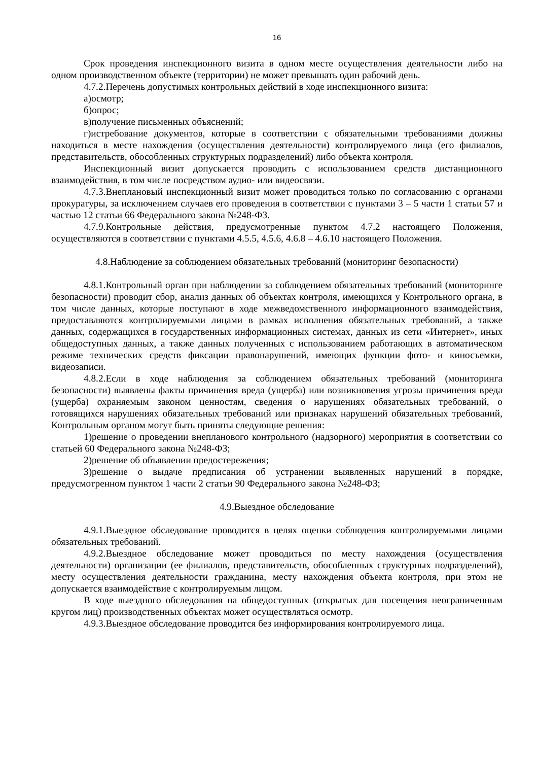16
Срок проведения инспекционного визита в одном месте осуществления деятельности либо на одном производственном объекте (территории) не может превышать один рабочий день.
4.7.2.Перечень допустимых контрольных действий в ходе инспекционного визита:
а)осмотр;
б)опрос;
в)получение письменных объяснений;
г)истребование документов, которые в соответствии с обязательными требованиями должны находиться в месте нахождения (осуществления деятельности) контролируемого лица (его филиалов, представительств, обособленных структурных подразделений) либо объекта контроля.
Инспекционный визит допускается проводить с использованием средств дистанционного взаимодействия, в том числе посредством аудио- или видеосвязи.
4.7.3.Внеплановый инспекционный визит может проводиться только по согласованию с органами прокуратуры, за исключением случаев его проведения в соответствии с пунктами 3 – 5 части 1 статьи 57 и частью 12 статьи 66 Федерального закона №248-ФЗ.
4.7.9.Контрольные действия, предусмотренные пунктом 4.7.2 настоящего Положения, осуществляются в соответствии с пунктами 4.5.5, 4.5.6, 4.6.8 – 4.6.10 настоящего Положения.
4.8.Наблюдение за соблюдением обязательных требований (мониторинг безопасности)
4.8.1.Контрольный орган при наблюдении за соблюдением обязательных требований (мониторинге безопасности) проводит сбор, анализ данных об объектах контроля, имеющихся у Контрольного органа, в том числе данных, которые поступают в ходе межведомственного информационного взаимодействия, предоставляются контролируемыми лицами в рамках исполнения обязательных требований, а также данных, содержащихся в государственных информационных системах, данных из сети «Интернет», иных общедоступных данных, а также данных полученных с использованием работающих в автоматическом режиме технических средств фиксации правонарушений, имеющих функции фото- и киносъемки, видеозаписи.
4.8.2.Если в ходе наблюдения за соблюдением обязательных требований (мониторинга безопасности) выявлены факты причинения вреда (ущерба) или возникновения угрозы причинения вреда (ущерба) охраняемым законом ценностям, сведения о нарушениях обязательных требований, о готовящихся нарушениях обязательных требований или признаках нарушений обязательных требований, Контрольным органом могут быть приняты следующие решения:
1)решение о проведении внепланового контрольного (надзорного) мероприятия в соответствии со статьей 60 Федерального закона №248-ФЗ;
2)решение об объявлении предостережения;
3)решение о выдаче предписания об устранении выявленных нарушений в порядке, предусмотренном пунктом 1 части 2 статьи 90 Федерального закона №248-ФЗ;
4.9.Выездное обследование
4.9.1.Выездное обследование проводится в целях оценки соблюдения контролируемыми лицами обязательных требований.
4.9.2.Выездное обследование может проводиться по месту нахождения (осуществления деятельности) организации (ее филиалов, представительств, обособленных структурных подразделений), месту осуществления деятельности гражданина, месту нахождения объекта контроля, при этом не допускается взаимодействие с контролируемым лицом.
В ходе выездного обследования на общедоступных (открытых для посещения неограниченным кругом лиц) производственных объектах может осуществляться осмотр.
4.9.3.Выездное обследование проводится без информирования контролируемого лица.